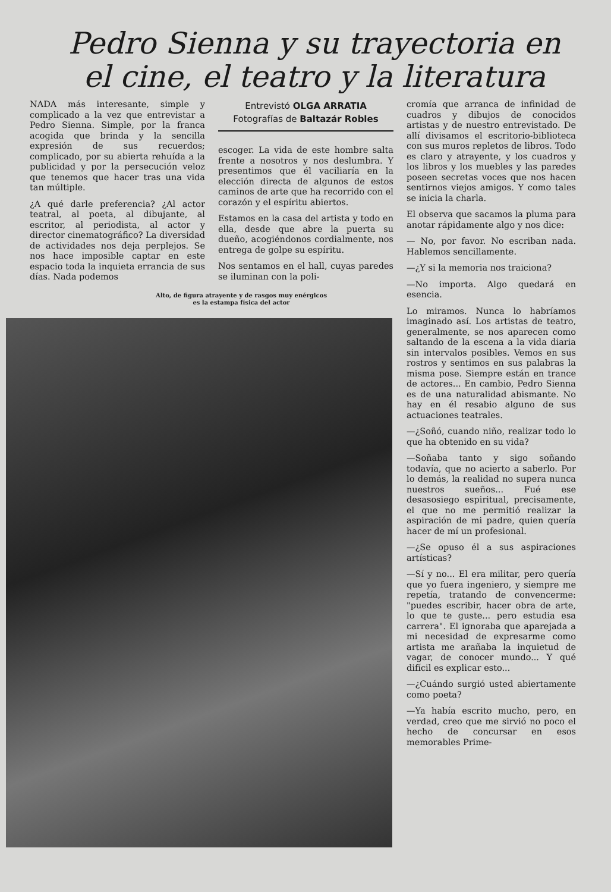Pedro Sienna y su trayectoria en el cine, el teatro y la literatura
NADA más interesante, simple y complicado a la vez que entrevistar a Pedro Sienna. Simple, por la franca acogida que brinda y la sencilla expresión de sus recuerdos; complicado, por su abierta rehuída a la publicidad y por la persecución veloz que tenemos que hacer tras una vida tan múltiple.
¿A qué darle preferencia? ¿Al actor teatral, al poeta, al dibujante, al escritor, al periodista, al actor y director cinematográfico? La diversidad de actividades nos deja perplejos. Se nos hace imposible captar en este espacio toda la inquieta errancia de sus días. Nada podemos
Entrevistó OLGA ARRATIA
Fotografías de Baltazár Robles
escoger. La vida de este hombre salta frente a nosotros y nos deslumbra. Y presentimos que él vaciliaría en la elección directa de algunos de estos caminos de arte que ha recorrido con el corazón y el espíritu abiertos.
Estamos en la casa del artista y todo en ella, desde que abre la puerta su dueño, acogiéndonos cordialmente, nos entrega de golpe su espíritu.
Nos sentamos en el hall, cuyas paredes se iluminan con la poli-
Alto, de figura atrayente y de rasgos muy enérgicos
es la estampa física del actor
cromía que arranca de infinidad de cuadros y dibujos de conocidos artistas y de nuestro entrevistado. De allí divisamos el escritorio-biblioteca con sus muros repletos de libros. Todo es claro y atrayente, y los cuadros y los libros y los muebles y las paredes poseen secretas voces que nos hacen sentirnos viejos amigos. Y como tales se inicia la charla.
El observa que sacamos la pluma para anotar rápidamente algo y nos dice:
— No, por favor. No escriban nada. Hablemos sencillamente.
—¿Y si la memoria nos traiciona?
—No importa. Algo quedará en esencia.
Lo miramos. Nunca lo habríamos imaginado así. Los artistas de teatro, generalmente, se nos aparecen como saltando de la escena a la vida diaria sin intervalos posibles. Vemos en sus rostros y sentimos en sus palabras la misma pose. Siempre están en trance de actores... En cambio, Pedro Sienna es de una naturalidad abismante. No hay en él resabio alguno de sus actuaciones teatrales.
—¿Soñó, cuando niño, realizar todo lo que ha obtenido en su vida?
—Soñaba tanto y sigo soñando todavía, que no acierto a saberlo. Por lo demás, la realidad no supera nunca nuestros sueños... Fué ese desasosiego espiritual, precisamente, el que no me permitió realizar la aspiración de mi padre, quien quería hacer de mí un profesional.
—¿Se opuso él a sus aspiraciones artísticas?
—Sí y no... El era militar, pero quería que yo fuera ingeniero, y siempre me repetía, tratando de convencerme: "puedes escribir, hacer obra de arte, lo que te guste... pero estudia esa carrera". El ignoraba que aparejada a mi necesidad de expresarme como artista me arañaba la inquietud de vagar, de conocer mundo... Y qué difícil es explicar esto...
—¿Cuándo surgió usted abiertamente como poeta?
—Ya había escrito mucho, pero, en verdad, creo que me sirvió no poco el hecho de concursar en esos memorables Prime-